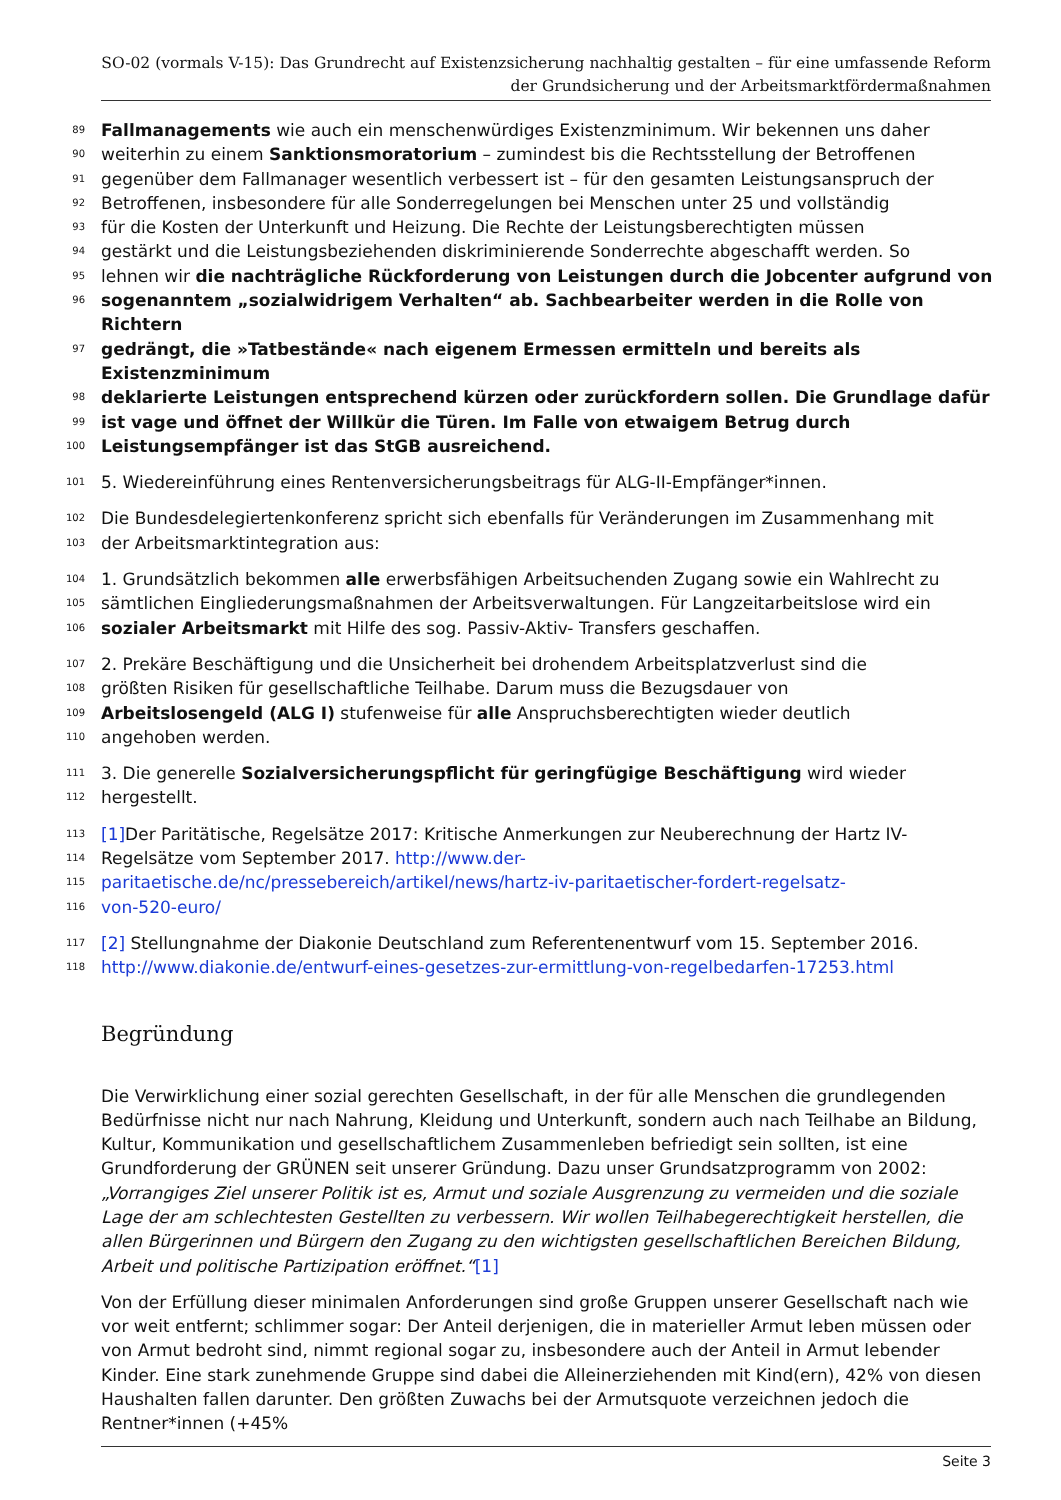SO-02 (vormals V-15): Das Grundrecht auf Existenzsicherung nachhaltig gestalten – für eine umfassende Reform
der Grundsicherung und der Arbeitsmarktfördermaßnahmen
89 Fallmanagements wie auch ein menschenwürdiges Existenzminimum. Wir bekennen uns daher
90 weiterhin zu einem Sanktionsmoratorium – zumindest bis die Rechtsstellung der Betroffenen
91 gegenüber dem Fallmanager wesentlich verbessert ist – für den gesamten Leistungsanspruch der
92 Betroffenen, insbesondere für alle Sonderregelungen bei Menschen unter 25 und vollständig
93 für die Kosten der Unterkunft und Heizung. Die Rechte der Leistungsberechtigten müssen
94 gestärkt und die Leistungsbeziehenden diskriminierende Sonderrechte abgeschafft werden. So
95 lehnen wir die nachträgliche Rückforderung von Leistungen durch die Jobcenter aufgrund von
96 sogenanntem „sozialwidrigem Verhalten“ ab. Sachbearbeiter werden in die Rolle von Richtern
97 gedrängt, die »Tatbestände« nach eigenem Ermessen ermitteln und bereits als Existenzminimum
98 deklarierte Leistungen entsprechend kürzen oder zurückfordern sollen. Die Grundlage dafür
99 ist vage und öffnet der Willkür die Türen. Im Falle von etwaigem Betrug durch
100 Leistungsempfänger ist das StGB ausreichend.
101 5. Wiedereinführung eines Rentenversicherungsbeitrags für ALG-II-Empfänger*innen.
102 Die Bundesdelegiertenkonferenz spricht sich ebenfalls für Veränderungen im Zusammenhang mit
103 der Arbeitsmarktintegration aus:
104 1. Grundsätzlich bekommen alle erwerbsfähigen Arbeitsuchenden Zugang sowie ein Wahlrecht zu
105 sämtlichen Eingliederungsmaßnahmen der Arbeitsverwaltungen. Für Langzeitarbeitslose wird ein
106 sozialer Arbeitsmarkt mit Hilfe des sog. Passiv-Aktiv- Transfers geschaffen.
107 2. Prekäre Beschäftigung und die Unsicherheit bei drohendem Arbeitsplatzverlust sind die
108 größten Risiken für gesellschaftliche Teilhabe. Darum muss die Bezugsdauer von
109 Arbeitslosengeld (ALG I) stufenweise für alle Anspruchsberechtigten wieder deutlich
110 angehoben werden.
111 3. Die generelle Sozialversicherungspflicht für geringfügige Beschäftigung wird wieder
112 hergestellt.
113 [1] Der Paritätische, Regelsätze 2017: Kritische Anmerkungen zur Neuberechnung der Hartz IV-
114 Regelsätze vom September 2017. http://www.der-
115 paritaetische.de/nc/pressebereich/artikel/news/hartz-iv-paritaetischer-fordert-regelsatz-
116 von-520-euro/
117 [2] Stellungnahme der Diakonie Deutschland zum Referentenentwurf vom 15. September 2016.
118 http://www.diakonie.de/entwurf-eines-gesetzes-zur-ermittlung-von-regelbedarfen-17253.html
Begründung
Die Verwirklichung einer sozial gerechten Gesellschaft, in der für alle Menschen die grundlegenden Bedürfnisse nicht nur nach Nahrung, Kleidung und Unterkunft, sondern auch nach Teilhabe an Bildung, Kultur, Kommunikation und gesellschaftlichem Zusammenleben befriedigt sein sollten, ist eine Grundforderung der GRÜNEN seit unserer Gründung. Dazu unser Grundsatzprogramm von 2002: „Vorrangiges Ziel unserer Politik ist es, Armut und soziale Ausgrenzung zu vermeiden und die soziale Lage der am schlechtesten Gestellten zu verbessern. Wir wollen Teilhabegerechtigkeit herstellen, die allen Bürgerinnen und Bürgern den Zugang zu den wichtigsten gesellschaftlichen Bereichen Bildung, Arbeit und politische Partizipation eröffnet.“[1]
Von der Erfüllung dieser minimalen Anforderungen sind große Gruppen unserer Gesellschaft nach wie vor weit entfernt; schlimmer sogar: Der Anteil derjenigen, die in materieller Armut leben müssen oder von Armut bedroht sind, nimmt regional sogar zu, insbesondere auch der Anteil in Armut lebender Kinder. Eine stark zunehmende Gruppe sind dabei die Alleinerziehenden mit Kind(ern), 42% von diesen Haushalten fallen darunter. Den größten Zuwachs bei der Armutsquote verzeichnen jedoch die Rentner*innen (+45%
Seite 3